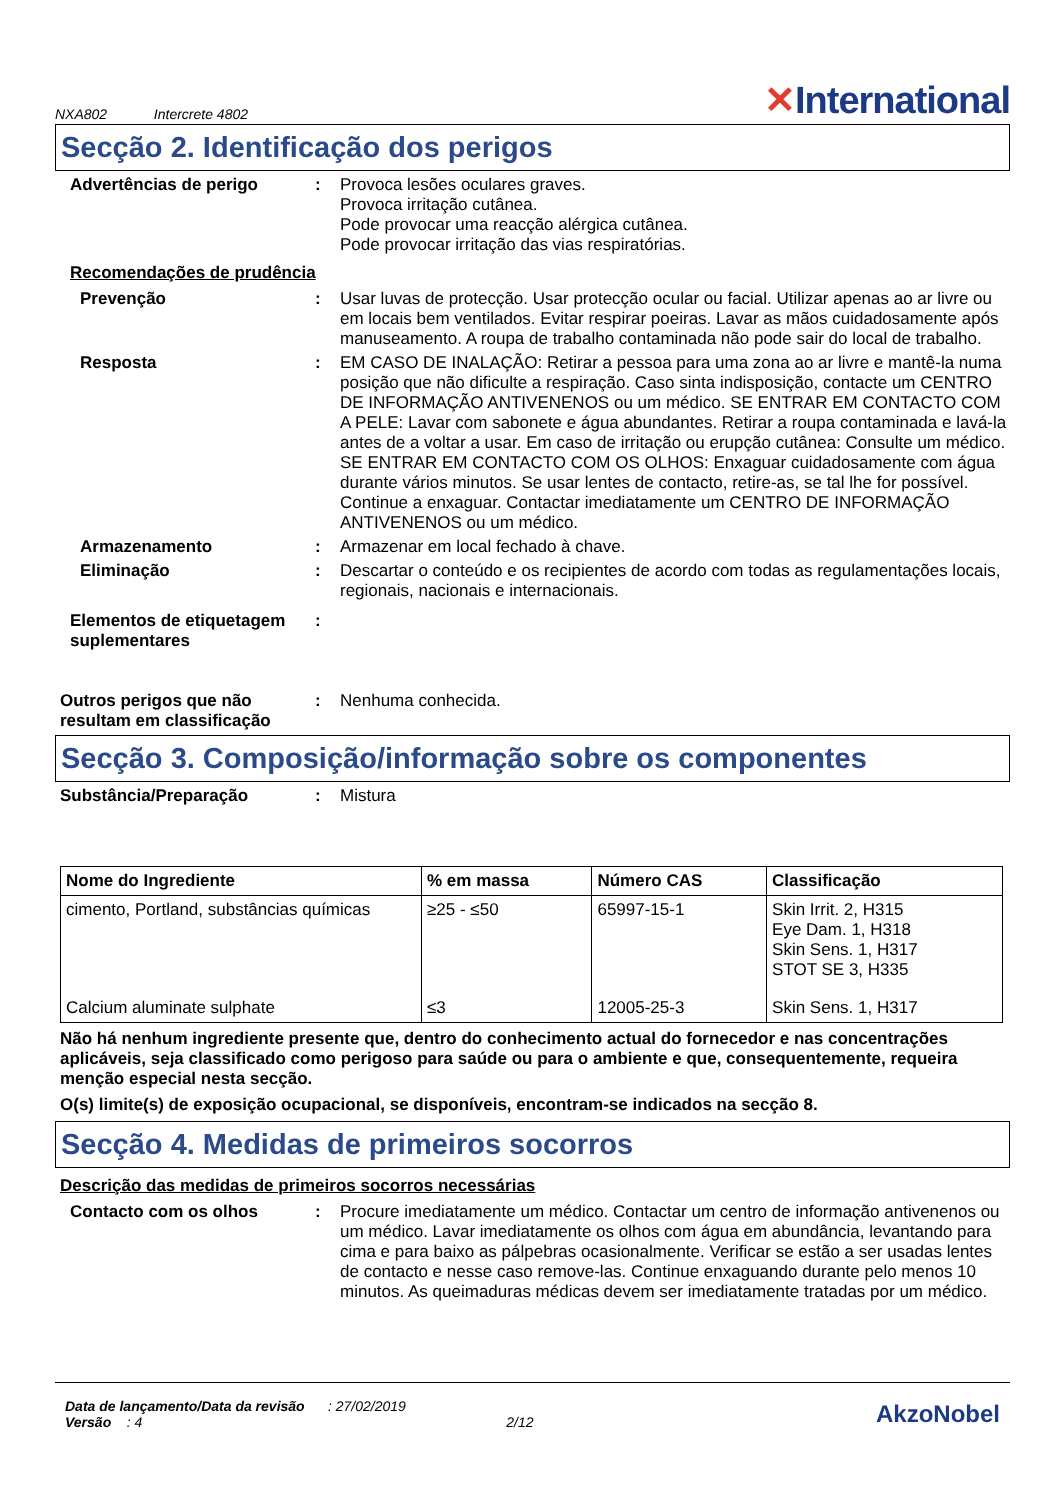NXA802 Intercrete 4802
✕International
Secção 2. Identificação dos perigos
Advertências de perigo : Provoca lesões oculares graves.
Provoca irritação cutânea.
Pode provocar uma reacção alérgica cutânea.
Pode provocar irritação das vias respiratórias.
Recomendações de prudência
Prevenção : Usar luvas de protecção. Usar protecção ocular ou facial. Utilizar apenas ao ar livre ou em locais bem ventilados. Evitar respirar poeiras. Lavar as mãos cuidadosamente após manuseamento. A roupa de trabalho contaminada não pode sair do local de trabalho.
Resposta : EM CASO DE INALAÇÃO: Retirar a pessoa para uma zona ao ar livre e mantê-la numa posição que não dificulte a respiração. Caso sinta indisposição, contacte um CENTRO DE INFORMAÇÃO ANTIVENENOS ou um médico. SE ENTRAR EM CONTACTO COM A PELE: Lavar com sabonete e água abundantes. Retirar a roupa contaminada e lavá-la antes de a voltar a usar. Em caso de irritação ou erupção cutânea: Consulte um médico. SE ENTRAR EM CONTACTO COM OS OLHOS: Enxaguar cuidadosamente com água durante vários minutos. Se usar lentes de contacto, retire-as, se tal lhe for possível. Continue a enxaguar. Contactar imediatamente um CENTRO DE INFORMAÇÃO ANTIVENENOS ou um médico.
Armazenamento : Armazenar em local fechado à chave.
Eliminação : Descartar o conteúdo e os recipientes de acordo com todas as regulamentações locais, regionais, nacionais e internacionais.
Elementos de etiquetagem suplementares
:
Outros perigos que não resultam em classificação
: Nenhuma conhecida.
Secção 3. Composição/informação sobre os componentes
Substância/Preparação : Mistura
| Nome do Ingrediente | % em massa | Número CAS | Classificação |
| --- | --- | --- | --- |
| cimento, Portland, substâncias químicas | ≥25 - ≤50 | 65997-15-1 | Skin Irrit. 2, H315 Eye Dam. 1, H318 Skin Sens. 1, H317 STOT SE 3, H335 |
| Calcium aluminate sulphate | ≤3 | 12005-25-3 | Skin Sens. 1, H317 |
Não há nenhum ingrediente presente que, dentro do conhecimento actual do fornecedor e nas concentrações aplicáveis, seja classificado como perigoso para saúde ou para o ambiente e que, consequentemente, requeira menção especial nesta secção.
O(s) limite(s) de exposição ocupacional, se disponíveis, encontram-se indicados na secção 8.
Secção 4. Medidas de primeiros socorros
Descrição das medidas de primeiros socorros necessárias
Contacto com os olhos : Procure imediatamente um médico. Contactar um centro de informação antivenenos ou um médico. Lavar imediatamente os olhos com água em abundância, levantando para cima e para baixo as pálpebras ocasionalmente. Verificar se estão a ser usadas lentes de contacto e nesse caso remove-las. Continue enxaguando durante pelo menos 10 minutos. As queimaduras médicas devem ser imediatamente tratadas por um médico.
Data de lançamento/Data da revisão : 27/02/2019
Versão : 4 2/12
AkzoNobel